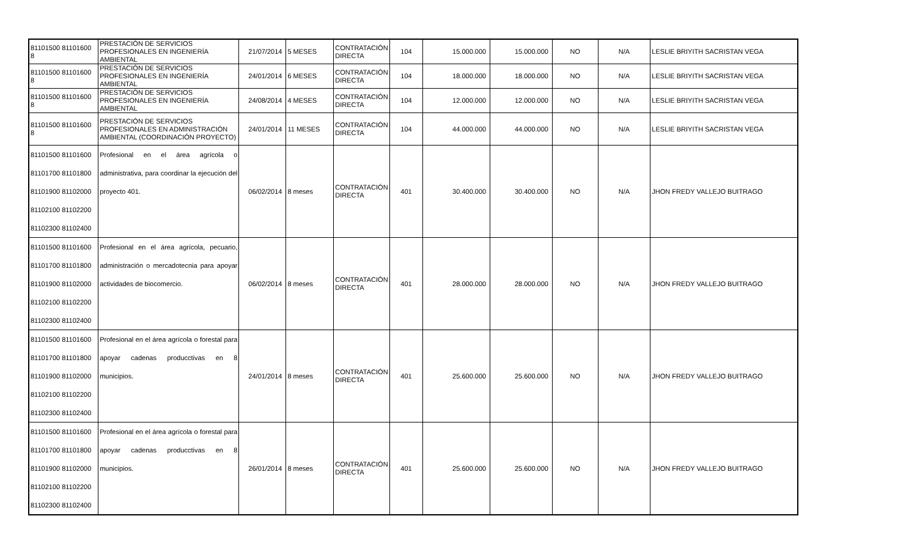| 81101500 81101600 8 | PRESTACIÓN DE SERVICIOS PROFESIONALES EN INGENIERÍA AMBIENTAL | 21/07/2014 | 5 MESES | CONTRATACIÓN DIRECTA | 104 | 15.000.000 | 15.000.000 | NO | N/A | LESLIE BRIYITH SACRISTAN VEGA |
| 81101500 81101600 8 | PRESTACIÓN DE SERVICIOS PROFESIONALES EN INGENIERÍA AMBIENTAL | 24/01/2014 | 6 MESES | CONTRATACIÓN DIRECTA | 104 | 18.000.000 | 18.000.000 | NO | N/A | LESLIE BRIYITH SACRISTAN VEGA |
| 81101500 81101600 8 | PRESTACIÓN DE SERVICIOS PROFESIONALES EN INGENIERÍA AMBIENTAL | 24/08/2014 | 4 MESES | CONTRATACIÓN DIRECTA | 104 | 12.000.000 | 12.000.000 | NO | N/A | LESLIE BRIYITH SACRISTAN VEGA |
| 81101500 81101600 8 | PRESTACIÓN DE SERVICIOS PROFESIONALES EN ADMINISTRACIÓN AMBIENTAL (COORDINACIÓN PROYECTO) | 24/01/2014 | 11 MESES | CONTRATACIÓN DIRECTA | 104 | 44.000.000 | 44.000.000 | NO | N/A | LESLIE BRIYITH SACRISTAN VEGA |
| 81101500 81101600 81101700 81101800 81101900 81102000 81102100 81102200 81102300 81102400 | Profesional en el área agrícola o administrativa, para coordinar la ejecución del proyecto 401. | 06/02/2014 | 8 meses | CONTRATACIÓN DIRECTA | 401 | 30.400.000 | 30.400.000 | NO | N/A | JHON FREDY VALLEJO BUITRAGO |
| 81101500 81101600 81101700 81101800 81101900 81102000 81102100 81102200 81102300 81102400 | Profesional en el área agrícola, pecuario, administración o mercadotecnia para apoyar actividades de biocomercio. | 06/02/2014 | 8 meses | CONTRATACIÓN DIRECTA | 401 | 28.000.000 | 28.000.000 | NO | N/A | JHON FREDY VALLEJO BUITRAGO |
| 81101500 81101600 81101700 81101800 81101900 81102000 81102100 81102200 81102300 81102400 | Profesional en el área agrícola o forestal para apoyar cadenas producctivas en 8 municipios. | 24/01/2014 | 8 meses | CONTRATACIÓN DIRECTA | 401 | 25.600.000 | 25.600.000 | NO | N/A | JHON FREDY VALLEJO BUITRAGO |
| 81101500 81101600 81101700 81101800 81101900 81102000 81102100 81102200 81102300 81102400 | Profesional en el área agrícola o forestal para apoyar cadenas producctivas en 8 municipios. | 26/01/2014 | 8 meses | CONTRATACIÓN DIRECTA | 401 | 25.600.000 | 25.600.000 | NO | N/A | JHON FREDY VALLEJO BUITRAGO |